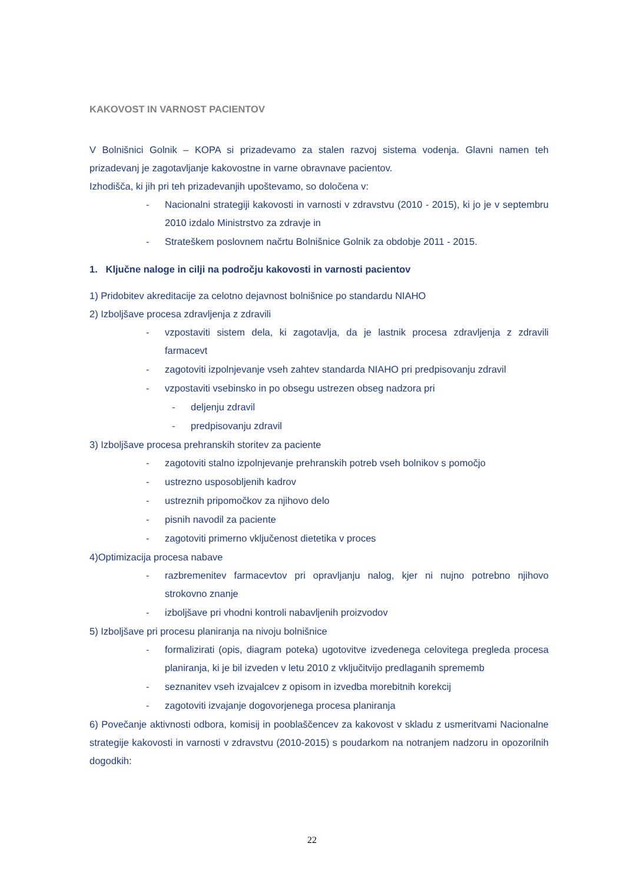KAKOVOST IN VARNOST PACIENTOV
V Bolnišnici Golnik – KOPA si prizadevamo za stalen razvoj sistema vodenja. Glavni namen teh prizadevanj je zagotavljanje kakovostne in varne obravnave pacientov.
Izhodišča, ki jih pri teh prizadevanjih upoštevamo, so določena v:
- Nacionalni strategiji kakovosti in varnosti v zdravstvu (2010 - 2015), ki jo je v septembru 2010 izdalo Ministrstvo za zdravje in
- Strateškem poslovnem načrtu Bolnišnice Golnik za obdobje 2011 - 2015.
1. Ključne naloge in cilji na področju kakovosti in varnosti pacientov
1) Pridobitev akreditacije za celotno dejavnost bolnišnice po standardu NIAHO
2) Izboljšave procesa zdravljenja z zdravili
- vzpostaviti sistem dela, ki zagotavlja, da je lastnik procesa zdravljenja z zdravili farmacevt
- zagotoviti izpolnjevanje vseh zahtev standarda NIAHO pri predpisovanju zdravil
- vzpostaviti vsebinsko in po obsegu ustrezen obseg nadzora pri
- deljenju zdravil
- predpisovanju zdravil
3) Izboljšave procesa prehranskih storitev za paciente
- zagotoviti stalno izpolnjevanje prehranskih potreb vseh bolnikov s pomočjo
- ustrezno usposobljenih kadrov
- ustreznih pripomočkov za njihovo delo
- pisnih navodil za paciente
- zagotoviti primerno vključenost dietetika v proces
4)Optimizacija procesa nabave
- razbremenitev farmacevtov pri opravljanju nalog, kjer ni nujno potrebno njihovo strokovno znanje
- izboljšave pri vhodni kontroli nabavljenih proizvodov
5) Izboljšave pri procesu planiranja na nivoju bolnišnice
- formalizirati (opis, diagram poteka) ugotovitve izvedenega celovitega pregleda procesa planiranja, ki je bil izveden v letu 2010 z vključitvijo predlaganih sprememb
- seznanitev vseh izvajalcev z opisom in izvedba morebitnih korekcij
- zagotoviti izvajanje dogovorjenega procesa planiranja
6) Povečanje aktivnosti odbora, komisij in pooblaščencev za kakovost v skladu z usmeritvami Nacionalne strategije kakovosti in varnosti v zdravstvu (2010-2015) s poudarkom na notranjem nadzoru in opozorilnih dogodkih:
22